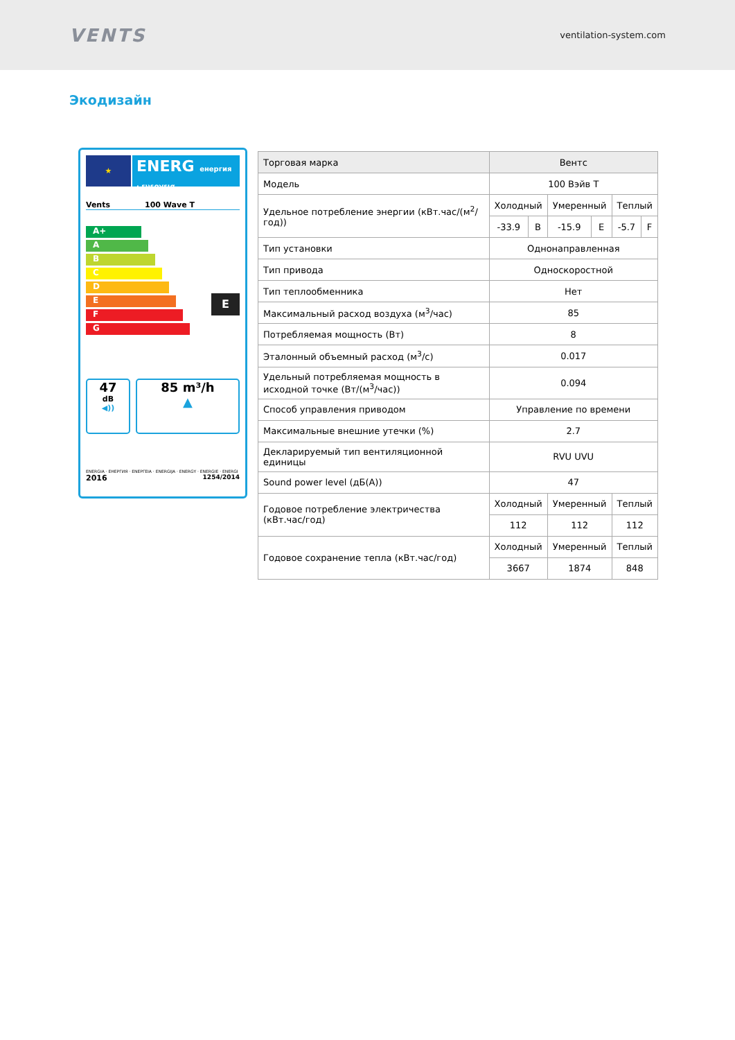VENTS
ventilation-system.com
Экодизайн
★
ENERG енергия · ενεργεια
Vents 100 Wave T
A+
A
B
C
D
E
F
G
E
47
dB
◀))
85 m³/h
▲
ENERGIA · ЕНЕРГИЯ · ΕΝΕΡΓΕΙΑ · ENERGIJA · ENERGY · ENERGIE · ENERGI
2016 1254/2014
| Торговая марка | Вентс | | | | | |
| Модель | 100 Вэйв Т | | | | | |
| Удельное потребление энергии (кВт.час/(м<sup>2</sup>/год)) | Холодный | | Умеренный | | Теплый | |
| | -33.9 | B | -15.9 | E | -5.7 | F |
| Тип установки | Однонаправленная | | | | | |
| Тип привода | Односкоростной | | | | | |
| Тип теплообменника | Нет | | | | | |
| Максимальный расход воздуха (м<sup>3</sup>/час) | 85 | | | | | |
| Потребляемая мощность (Вт) | 8 | | | | | |
| Эталонный объемный расход (м<sup>3</sup>/с) | 0.017 | | | | | |
| Удельный потребляемая мощность в исходной точке (Вт/(м<sup>3</sup>/час)) | 0.094 | | | | | |
| Способ управления приводом | Управление по времени | | | | | |
| Максимальные внешние утечки (%) | 2.7 | | | | | |
| Декларируемый тип вентиляционной единицы | RVU UVU | | | | | |
| Sound power level (дБ(А)) | 47 | | | | | |
| Годовое потребление электричества (кВт.час/год) | Холодный | | Умеренный | | Теплый | |
| | 112 | | 112 | | 112 | |
| Годовое сохранение тепла (кВт.час/год) | Холодный | | Умеренный | | Теплый | |
| | 3667 | | 1874 | | 848 | |